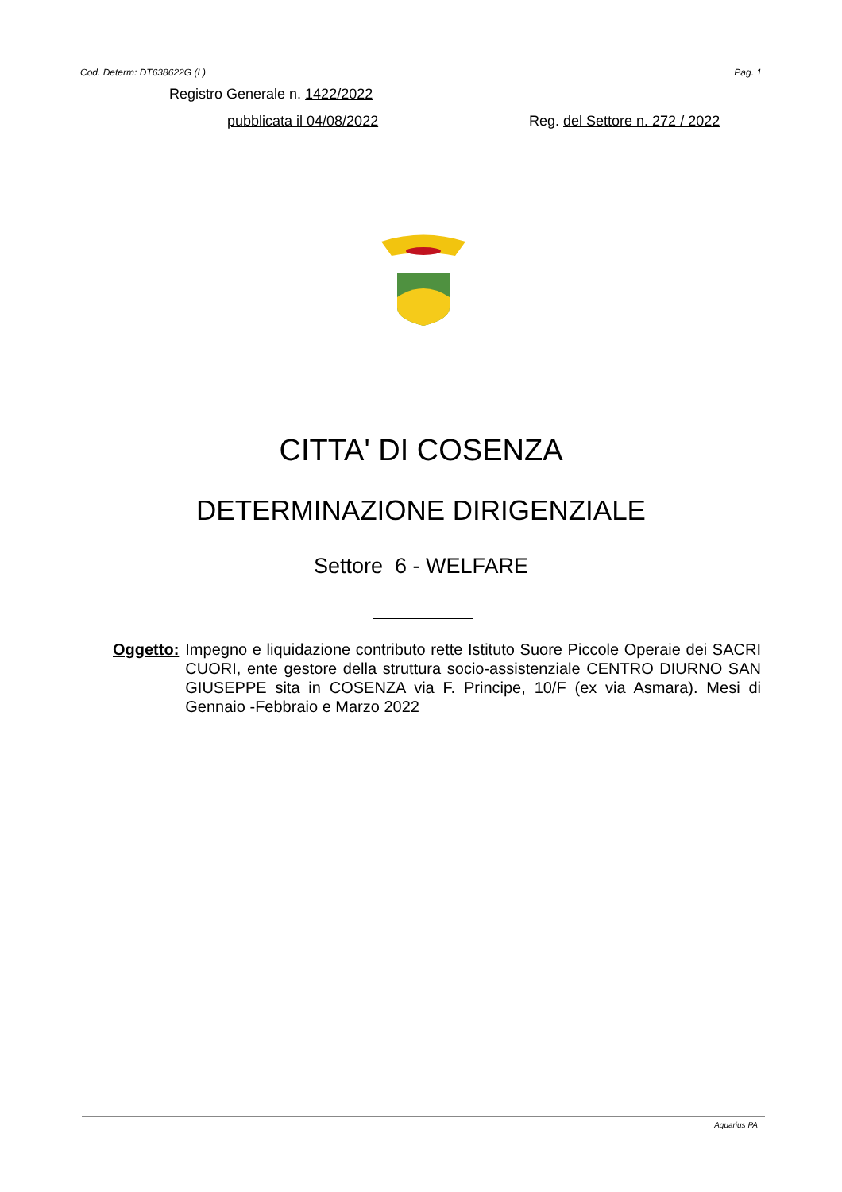Cod. Determ: DT638622G (L) Pag. 1
Registro Generale n. 1422/2022
pubblicata il 04/08/2022 Reg. del Settore n. 272 / 2022
CITTA' DI COSENZA
DETERMINAZIONE DIRIGENZIALE
Settore 6 - WELFARE
Oggetto: Impegno e liquidazione contributo rette Istituto Suore Piccole Operaie dei SACRI CUORI, ente gestore della struttura socio-assistenziale CENTRO DIURNO SAN GIUSEPPE sita in COSENZA via F. Principe, 10/F (ex via Asmara). Mesi di Gennaio -Febbraio e Marzo 2022
Aquarius PA